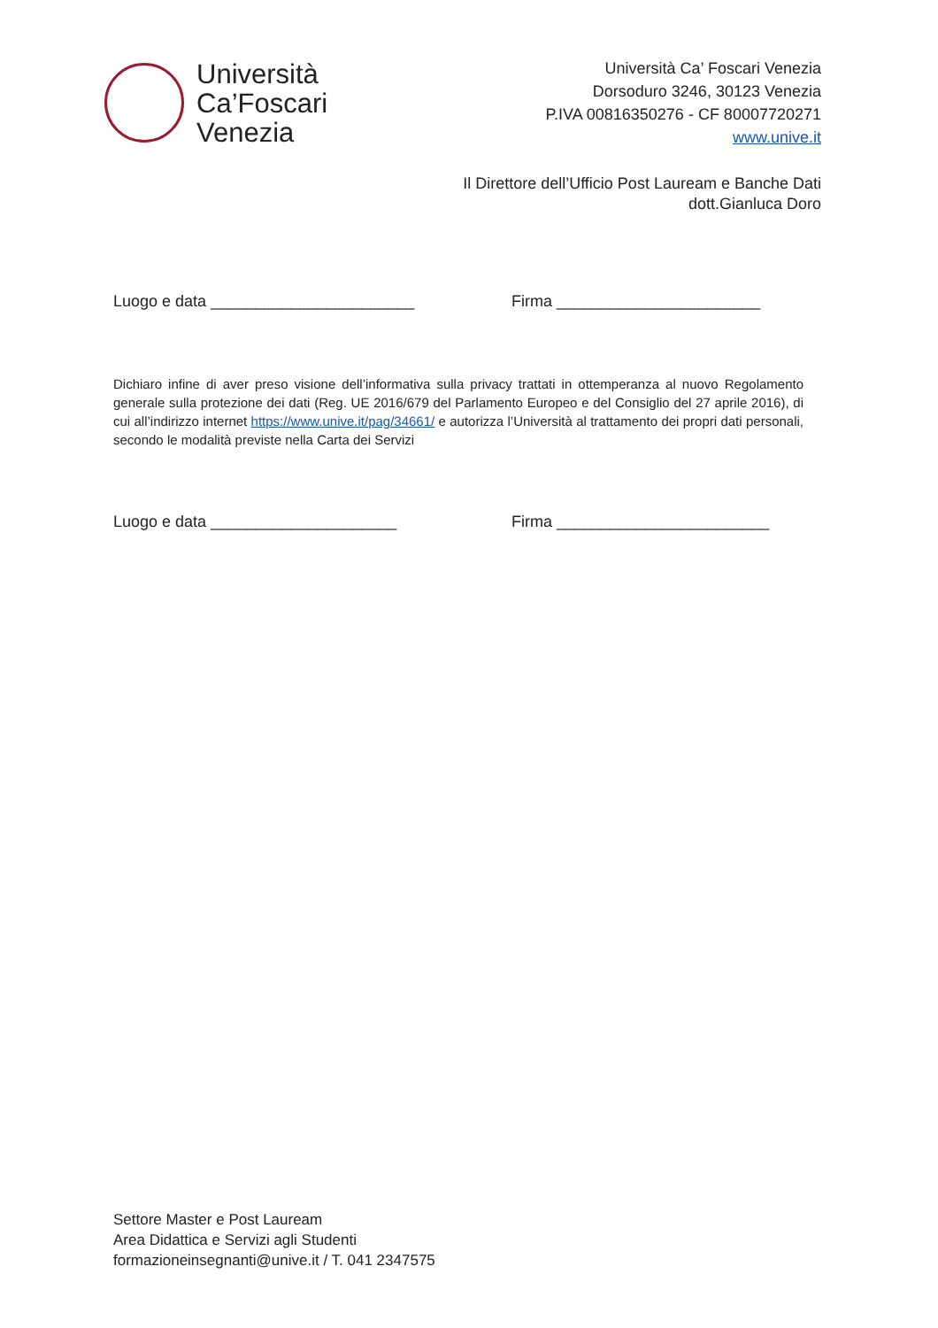Università
Ca’Foscari
Venezia
Università Ca’ Foscari Venezia
Dorsoduro 3246, 30123 Venezia
P.IVA 00816350276 - CF 80007720271
www.unive.it
Il Direttore dell’Ufficio Post Lauream e Banche Dati
dott.Gianluca Doro
Luogo e data _______________________ Firma _______________________
Dichiaro infine di aver preso visione dell’informativa sulla privacy trattati in ottemperanza al nuovo Regolamento generale sulla protezione dei dati (Reg. UE 2016/679 del Parlamento Europeo e del Consiglio del 27 aprile 2016), di cui all’indirizzo internet https://www.unive.it/pag/34661/ e autorizza l’Università al trattamento dei propri dati personali, secondo le modalità previste nella Carta dei Servizi
Luogo e data _____________________ Firma ________________________
Settore Master e Post Lauream
Area Didattica e Servizi agli Studenti
formazioneinsegnanti@unive.it / T. 041 2347575